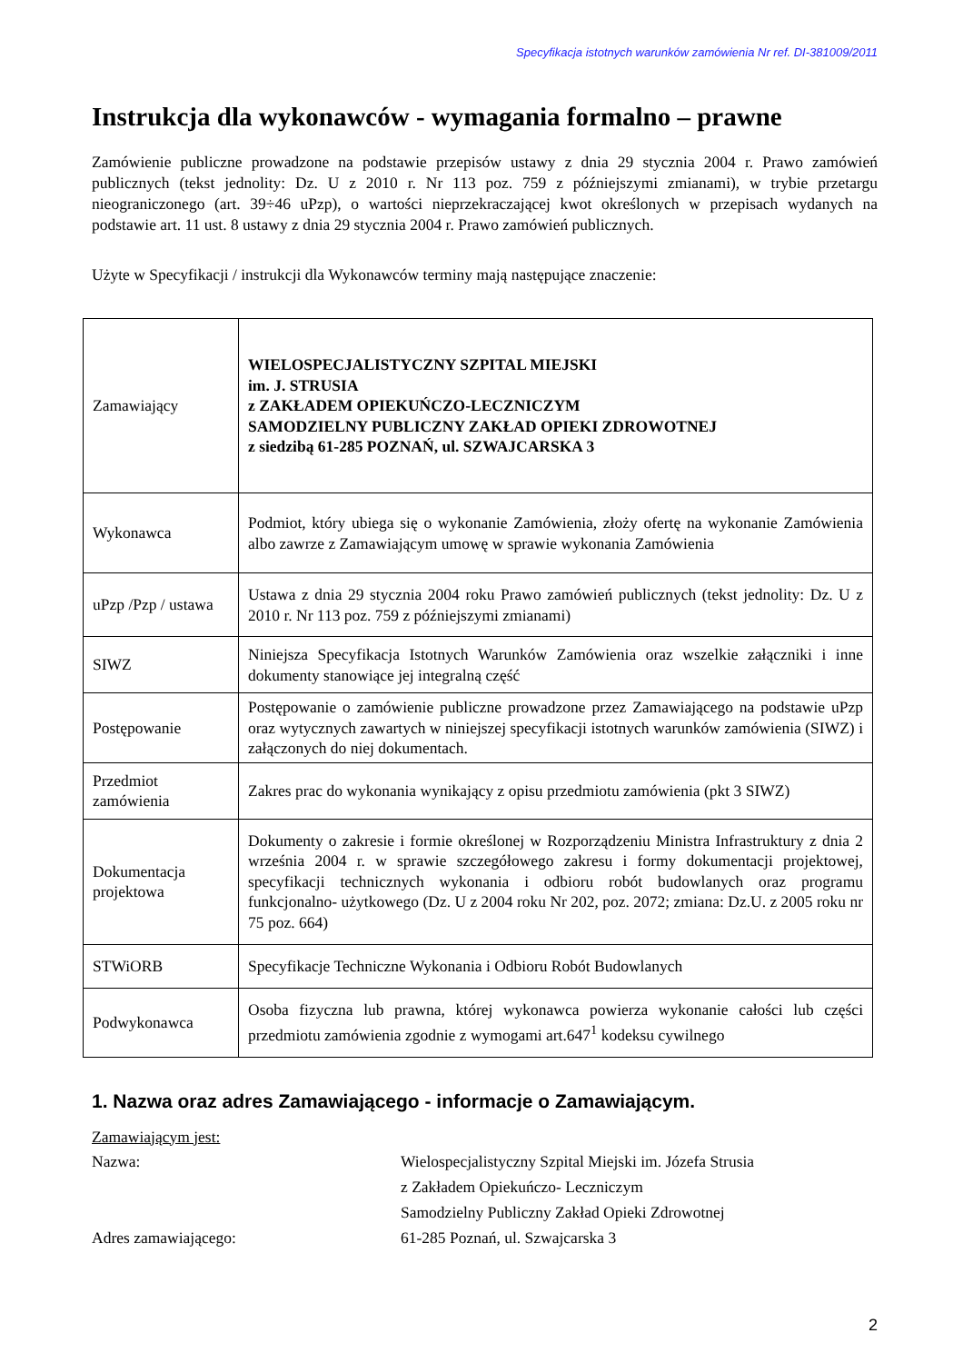Specyfikacja istotnych warunków zamówienia Nr ref. DI-381009/2011
Instrukcja dla wykonawców - wymagania formalno – prawne
Zamówienie publiczne prowadzone na podstawie przepisów ustawy z dnia 29 stycznia 2004 r. Prawo zamówień publicznych (tekst jednolity: Dz. U z 2010 r. Nr 113 poz. 759 z późniejszymi zmianami), w trybie przetargu nieograniczonego (art. 39÷46 uPzp), o wartości nieprzekraczającej kwot określonych w przepisach wydanych na podstawie art. 11 ust. 8 ustawy z dnia 29 stycznia 2004 r. Prawo zamówień publicznych.
Użyte w Specyfikacji / instrukcji dla Wykonawców terminy mają następujące znaczenie:
| Zamawiający | WIELOSPECJALISTYCZNY SZPITAL MIEJSKI im. J. STRUSIA z ZAKŁADEM OPIEKUŃCZO-LECZNICZYM SAMODZIELNY PUBLICZNY ZAKŁAD OPIEKI ZDROWOTNEJ z siedzibą 61-285 POZNAŃ, ul. SZWAJCARSKA 3 |
| Wykonawca | Podmiot, który ubiega się o wykonanie Zamówienia, złoży ofertę na wykonanie Zamówienia albo zawrze z Zamawiającym umowę w sprawie wykonania Zamówienia |
| uPzp /Pzp / ustawa | Ustawa z dnia 29 stycznia 2004 roku Prawo zamówień publicznych (tekst jednolity: Dz. U z 2010 r. Nr 113 poz. 759 z późniejszymi zmianami) |
| SIWZ | Niniejsza Specyfikacja Istotnych Warunków Zamówienia oraz wszelkie załączniki i inne dokumenty stanowiące jej integralną część |
| Postępowanie | Postępowanie o zamówienie publiczne prowadzone przez Zamawiającego na podstawie uPzp oraz wytycznych zawartych w niniejszej specyfikacji istotnych warunków zamówienia (SIWZ) i załączonych do niej dokumentach. |
| Przedmiot zamówienia | Zakres prac do wykonania wynikający z opisu przedmiotu zamówienia (pkt 3 SIWZ) |
| Dokumentacja projektowa | Dokumenty o zakresie i formie określonej w Rozporządzeniu Ministra Infrastruktury z dnia 2 września 2004 r. w sprawie szczegółowego zakresu i formy dokumentacji projektowej, specyfikacji technicznych wykonania i odbioru robót budowlanych oraz programu funkcjonalno- użytkowego (Dz. U z 2004 roku Nr 202, poz. 2072; zmiana: Dz.U. z 2005 roku nr 75 poz. 664) |
| STWiORB | Specyfikacje Techniczne Wykonania i Odbioru Robót Budowlanych |
| Podwykonawca | Osoba fizyczna lub prawna, której wykonawca powierza wykonanie całości lub części przedmiotu zamówienia zgodnie z wymogami art.647<sup>1</sup> kodeksu cywilnego |
1. Nazwa oraz adres Zamawiającego - informacje o Zamawiającym.
Zamawiającym jest:
Nazwa: Wielospecjalistyczny Szpital Miejski im. Józefa Strusia
z Zakładem Opiekuńczo- Leczniczym
Samodzielny Publiczny Zakład Opieki Zdrowotnej
Adres zamawiającego: 61-285 Poznań, ul. Szwajcarska 3
2